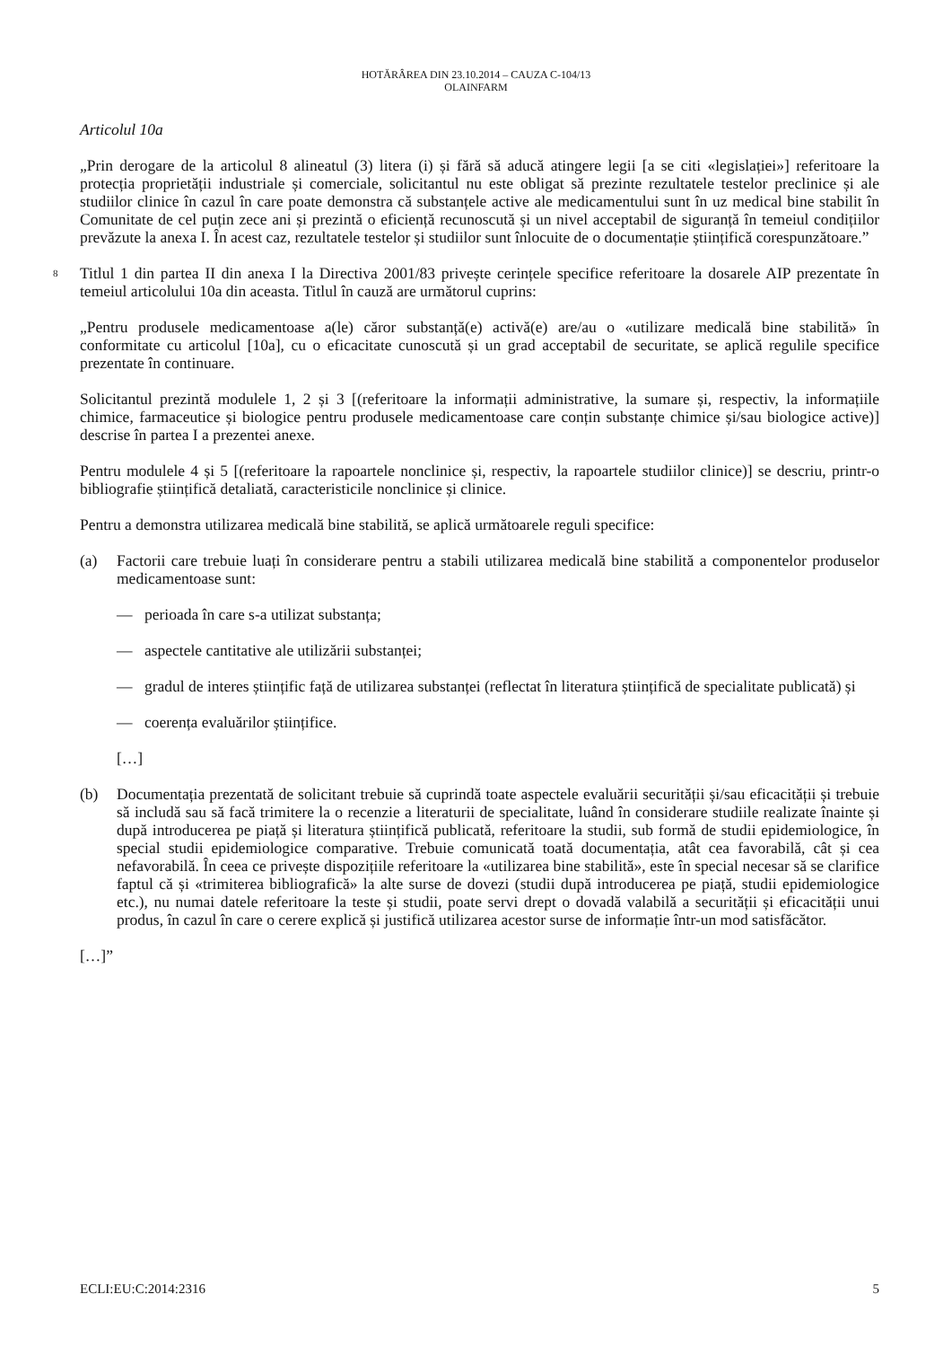HOTĂRÂREA DIN 23.10.2014 – CAUZA C-104/13
OLAINFARM
Articolul 10a
„Prin derogare de la articolul 8 alineatul (3) litera (i) și fără să aducă atingere legii [a se citi «legislației»] referitoare la protecția proprietății industriale și comerciale, solicitantul nu este obligat să prezinte rezultatele testelor preclinice și ale studiilor clinice în cazul în care poate demonstra că substanțele active ale medicamentului sunt în uz medical bine stabilit în Comunitate de cel puțin zece ani și prezintă o eficiență recunoscută și un nivel acceptabil de siguranță în temeiul condițiilor prevăzute la anexa I. În acest caz, rezultatele testelor și studiilor sunt înlocuite de o documentație științifică corespunzătoare.”
8 Titlul 1 din partea II din anexa I la Directiva 2001/83 privește cerințele specifice referitoare la dosarele AIP prezentate în temeiul articolului 10a din aceasta. Titlul în cauză are următorul cuprins:
„Pentru produsele medicamentoase a(le) căror substanță(e) activă(e) are/au o «utilizare medicală bine stabilită» în conformitate cu articolul [10a], cu o eficacitate cunoscută și un grad acceptabil de securitate, se aplică regulile specifice prezentate în continuare.
Solicitantul prezintă modulele 1, 2 și 3 [(referitoare la informații administrative, la sumare și, respectiv, la informațiile chimice, farmaceutice și biologice pentru produsele medicamentoase care conțin substanțe chimice și/sau biologice active)] descrise în partea I a prezentei anexe.
Pentru modulele 4 și 5 [(referitoare la rapoartele nonclinice și, respectiv, la rapoartele studiilor clinice)] se descriu, printr-o bibliografie științifică detaliată, caracteristicile nonclinice și clinice.
Pentru a demonstra utilizarea medicală bine stabilită, se aplică următoarele reguli specifice:
(a) Factorii care trebuie luați în considerare pentru a stabili utilizarea medicală bine stabilită a componentelor produselor medicamentoase sunt:
— perioada în care s-a utilizat substanța;
— aspectele cantitative ale utilizării substanței;
— gradul de interes științific față de utilizarea substanței (reflectat în literatura științifică de specialitate publicată) și
— coerența evaluărilor științifice.
[…]
(b) Documentația prezentată de solicitant trebuie să cuprindă toate aspectele evaluării securității și/sau eficacității și trebuie să includă sau să facă trimitere la o recenzie a literaturii de specialitate, luând în considerare studiile realizate înainte și după introducerea pe piață și literatura științifică publicată, referitoare la studii, sub formă de studii epidemiologice, în special studii epidemiologice comparative. Trebuie comunicată toată documentația, atât cea favorabilă, cât și cea nefavorabilă. În ceea ce privește dispozițiile referitoare la «utilizarea bine stabilită», este în special necesar să se clarifice faptul că și «trimiterea bibliografică» la alte surse de dovezi (studii după introducerea pe piață, studii epidemiologice etc.), nu numai datele referitoare la teste și studii, poate servi drept o dovadă valabilă a securității și eficacității unui produs, în cazul în care o cerere explică și justifică utilizarea acestor surse de informație într-un mod satisfăcător.
[…]”
ECLI:EU:C:2014:2316 5